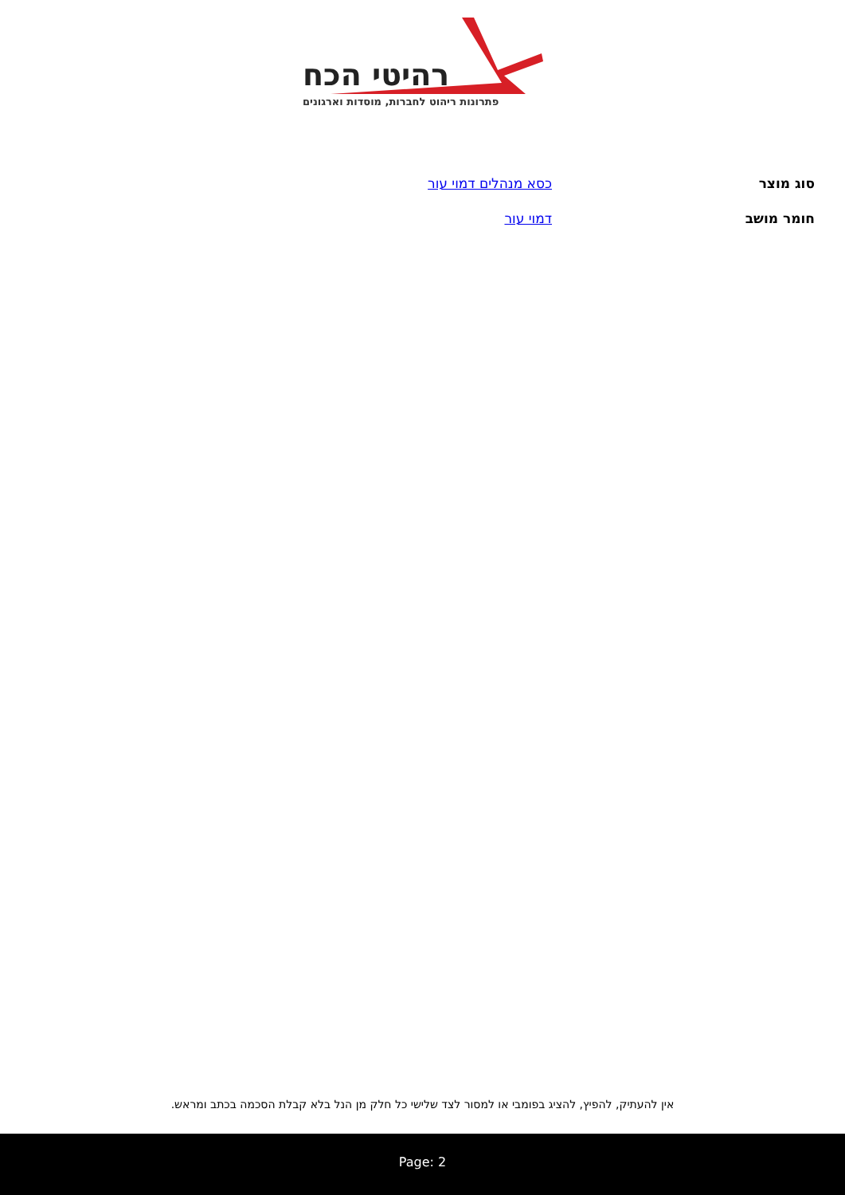רהיטי הכח
פתרונות ריהוט לחברות, מוסדות וארגונים
| סוג מוצר | כסא מנהלים דמוי עור |
| חומר מושב | דמוי עור |
אין להעתיק, להפיץ, להציג בפומבי או למסור לצד שלישי כל חלק מן הנל בלא קבלת הסכמה בכתב ומראש.
Page: 2